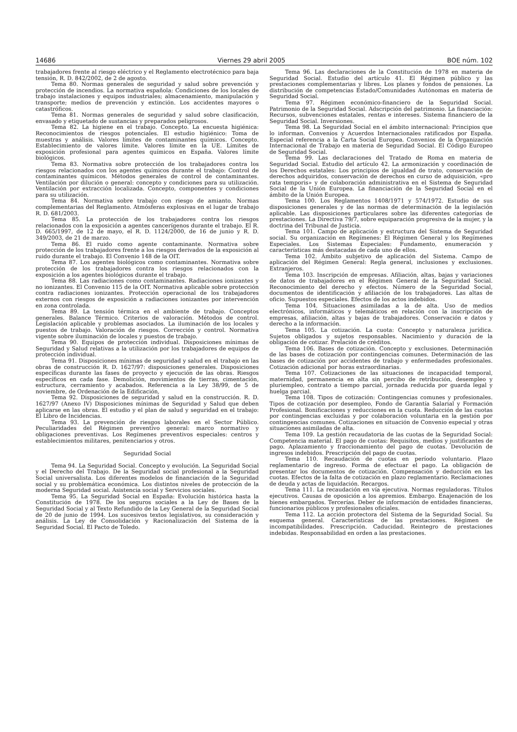14686 Viernes 29 abril 2005 BOE núm. 102
trabajadores frente al riesgo eléctrico y el Reglamento electrotécnico para baja tensión, R. D. 842/2002, de 2 de agosto.
Tema 80. Normas generales de seguridad y salud sobre prevención y protección de incendios. La normativa española: Condiciones de los locales de trabajo instalaciones y equipos industriales; almacenamiento, manipulación y transporte; medios de prevención y extinción. Los accidentes mayores o catastróficos.
Tema 81. Normas generales de seguridad y salud sobre clasificación, envasado y etiquetado de sustancias y preparados peligrosos.
Tema 82. La higiene en el trabajo. Concepto. La encuesta higiénica: Reconocimientos de riesgos potenciales. El estudio higiénico: Toma de muestras y análisis. Valores límites de contaminantes químicos. Concepto. Establecimiento de valores límite. Valores límite en la UE. Límites de exposición profesional para agentes químicos en España. Valores límite biológicos.
Tema 83. Normativa sobre protección de los trabajadores contra los riesgos relacionados con los agentes químicos durante el trabajo: Control de contaminantes químicos. Métodos generales de control de contaminantes. Ventilación por dilución o general: concepto y condiciones para su utilización. Ventilación por extracción localizada. Concepto, componentes y condiciones para su utilización.
Tema 84. Normativa sobre trabajo con riesgo de amianto. Normas complementarias del Reglamento. Atmósferas explosivas en el lugar de trabajo R. D. 681/2003.
Tema 85. La protección de los trabajadores contra los riesgos relacionados con la exposición a agentes cancerígenos durante el trabajo. El R. D. 665/1997, de 12 de mayo, el R. D. 1124/2000, de 16 de junio y R. D. 349/2003, de 21 de marzo.
Tema 86. El ruido como agente contaminante. Normativa sobre protección de los trabajadores frente a los riesgos derivados de la exposición al ruido durante el trabajo. El Convenio 148 de la OIT.
Tema 87. Los agentes biológicos como contaminantes. Normativa sobre protección de los trabajadores contra los riesgos relacionados con la exposición a los agentes biológicos durante el trabajo.
Tema 88. Las radiaciones como contaminantes. Radiaciones ionizantes y no ionizantes. El Convenio 115 de la OIT. Normativa aplicable sobre protección contra radiaciones ionizantes. Protección operacional de los trabajadores externos con riesgos de exposición a radiaciones ionizantes por intervención en zona controlada.
Tema 89. La tensión térmica en el ambiente de trabajo. Conceptos generales. Balance Térmico. Criterios de valoración. Métodos de control. Legislación aplicable y problemas asociados. La iluminación de los locales y puestos de trabajo. Valoración de riesgos. Corrección y control. Normativa vigente sobre iluminación de locales y puestos de trabajo.
Tema 90. Equipos de protección individual. Disposiciones mínimas de Seguridad y Salud relativas a la utilización por los trabajadores de equipos de protección individual.
Tema 91. Disposiciones mínimas de seguridad y salud en el trabajo en las obras de construcción R. D. 1627/97: disposiciones generales. Disposiciones específicas durante las fases de proyecto y ejecución de las obras. Riesgos específicos en cada fase. Demolición, movimientos de tierras, cimentación, estructura, cerramiento y acabados. Referencia a la Ley 38/99, de 5 de noviembre, de Ordenación de la Edificación,
Tema 92. Disposiciones de seguridad y salud en la construcción. R. D. 1627/97 (Anexo IV) Disposiciones mínimas de Seguridad y Salud que deben aplicarse en las obras. El estudio y el plan de salud y seguridad en el trabajo: El Libro de Incidencias.
Tema 93. La prevención de riesgos laborales en el Sector Público. Peculiaridades del Régimen preventivo general: marco normativo y obligaciones preventivas. Los Regímenes preventivos especiales: centros y establecimientos militares, penitenciarios y otros.
Seguridad Social
Tema 94. La Seguridad Social. Concepto y evolución. La Seguridad Social y el Derecho del Trabajo. De la Seguridad social profesional a la Seguridad Social universalista. Los diferentes modelos de financiación de la Seguridad social y su problemática económica. Los distintos niveles de protección de la moderna Seguridad social. Asistencia social y Servicios sociales.
Tema 95. La Seguridad Social en España: Evolución histórica hasta la Constitución de 1978. De los seguros sociales a la Ley de Bases de la Seguridad Social y al Texto Refundido de la Ley General de la Seguridad Social de 20 de junio de 1994. Los sucesivos textos legislativos, su consideración y análisis. La Ley de Consolidación y Racionalización del Sistema de la Seguridad Social. El Pacto de Toledo.
Tema 96. Las declaraciones de la Constitución de 1978 en materia de Seguridad Social. Estudio del artículo 41. El Régimen público y las prestaciones complementarias y libres. Los planes y fondos de pensiones. La distribución de competencias Estado/Comunidades Autónomas en materia de Seguridad Social.
Tema 97. Régimen económico-financiero de la Seguridad Social. Patrimonio de la Seguridad Social. Adscripción del patrimonio. La financiación: Recursos, subvenciones estatales, rentas e intereses. Sistema financiero de la Seguridad Social. Inversiones.
Tema 98. La Seguridad Social en el ámbito internacional: Principios que lo informan. Convenios y Acuerdos Internacionales ratificados por España. Especial referencia a la Carta Social Europea. Convenios de la Organización Internacional de Trabajo en materia de Seguridad Social. El Código Europeo de Seguridad Social.
Tema 99. Las declaraciones del Tratado de Roma en materia de Seguridad Social. Estudio del artículo 42. La armonización y coordinación de los Derechos estatales: Los principios de igualdad de trato, conservación de derechos adquiridos, conservación de derechos en curso de adquisición, «pro rata temporis» y de colaboración administrativa en el Sistema de Seguridad Social de la Unión Europea. La financiación de la Seguridad Social en el ámbito de la Unión Europea.
Tema 100. Los Reglamentos 1408/1971 y 574/1972. Estudio de sus disposiciones generales y de las normas de determinación de la legislación aplicable. Las disposiciones particulares sobre las diferentes categorías de prestaciones. La Directiva 79/7, sobre equiparación progresiva de la mujer, y la doctrina del Tribunal de Justicia.
Tema 101. Campo de aplicación y estructura del Sistema de Seguridad social. Su organización en Regímenes: El Régimen General y los Regímenes Especiales. Los Sistemas Especiales: Fundamento, enumeración y características más destacadas de cada uno de ellos.
Tema 102. Ámbito subjetivo de aplicación del Sistema. Campo de aplicación del Régimen General: Regla general, inclusiones y exclusiones. Extranjeros.
Tema 103. Inscripción de empresas. Afiliación, altas, bajas y variaciones de datos de trabajadores en el Régimen General de la Seguridad Social. Reconocimiento del derecho y efectos. Número de la Seguridad Social, documentos de identificación y afiliación de los trabajadores. Las altas de oficio. Supuestos especiales. Efectos de los actos indebidos.
Tema 104. Situaciones asimiladas a la de alta. Uso de medios electrónicos, informáticos y telemáticos en relación con la inscripción de empresas, afiliación, altas y bajas de trabajadores. Conservación e datos y derecho a la información.
Tema 105. La cotización. La cuota: Concepto y naturaleza jurídica. Sujetos obligados y sujetos responsables. Nacimiento y duración de la obligación de cotizar. Prelación de créditos.
Tema 106. Bases de cotización. Concepto y exclusiones. Determinación de las bases de cotización por contingencias comunes. Determinación de las bases de cotización por accidentes de trabajo y enfermedades profesionales. Cotización adicional por horas extraordinarias.
Tema 107. Cotizaciones de las situaciones de incapacidad temporal, maternidad, permanencia en alta sin percibo de retribución, desempleo y pluriempleo, contrato a tiempo parcial, jornada reducida por guarda legal y huelga parcial.
Tema 108. Tipos de cotización: Contingencias comunes y profesionales. Tipos de cotización por desempleo, Fondo de Garantía Salarial y Formación Profesional. Bonificaciones y reducciones en la cuota. Reducción de las cuotas por contingencias excluidas y por colaboración voluntaria en la gestión por contingencias comunes. Cotizaciones en situación de Convenio especial y otras situaciones asimiladas de alta.
Tema 109. La gestión recaudatoria de las cuotas de la Seguridad Social: Competencia material. El pago de cuotas: Requisitos, medios y justificantes de pago. Aplazamiento y fraccionamiento del pago de cuotas. Devolución de ingresos indebidos. Prescripción del pago de cuotas.
Tema 110. Recaudación de cuotas en período voluntario. Plazo reglamentario de ingreso. Forma de efectuar el pago. La obligación de presentar los documentos de cotización. Compensación y deducción en las cuotas. Efectos de la falta de cotización en plazo reglamentario. Reclamaciones de deuda y actas de liquidación. Recargos.
Tema 111. La recaudación en vía ejecutiva. Normas reguladoras. Títulos ejecutivos. Causas de oposición a los apremios. Embargo. Enajenación de los bienes embargados. Tercerías. Deber de información de entidades financieras, funcionarios públicos y profesionales oficiales.
Tema 112. La acción protectora del Sistema de la Seguridad Social. Su esquema general. Características de las prestaciones. Régimen de incompatibilidades. Prescripción. Caducidad. Reintegro de prestaciones indebidas. Responsabilidad en orden a las prestaciones.